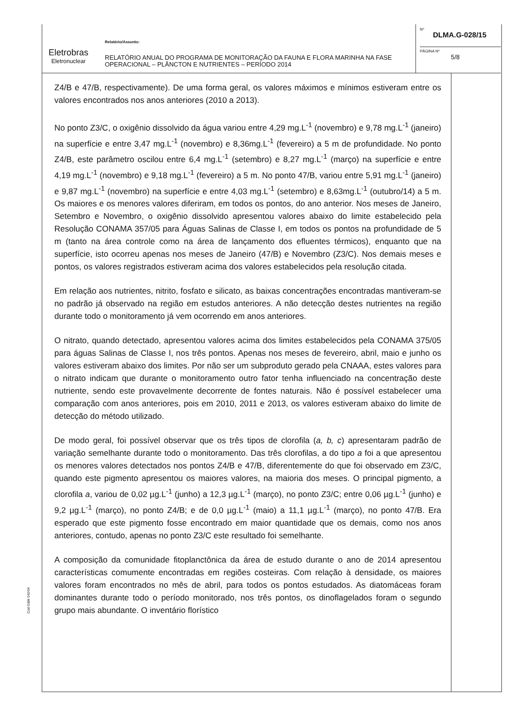Eletrobras
Eletronuclear
Relatório/Assunto:
RELATÓRIO ANUAL DO PROGRAMA DE MONITORAÇÃO DA FAUNA E FLORA MARINHA NA FASE OPERACIONAL – PLÂNCTON E NUTRIENTES – PERÍODO 2014
Nº
DLMA.G-028/15
PÁGINA Nº
5/8
Z4/B e 47/B, respectivamente). De uma forma geral, os valores máximos e mínimos estiveram entre os valores encontrados nos anos anteriores (2010 a 2013).
No ponto Z3/C, o oxigênio dissolvido da água variou entre 4,29 mg.L<sup>-1</sup> (novembro) e 9,78 mg.L<sup>-1</sup> (janeiro) na superfície e entre 3,47 mg.L<sup>-1</sup> (novembro) e 8,36mg.L<sup>-1</sup> (fevereiro) a 5 m de profundidade. No ponto Z4/B, este parâmetro oscilou entre 6,4 mg.L<sup>-1</sup> (setembro) e 8,27 mg.L<sup>-1</sup> (março) na superfície e entre 4,19 mg.L<sup>-1</sup> (novembro) e 9,18 mg.L<sup>-1</sup> (fevereiro) a 5 m. No ponto 47/B, variou entre 5,91 mg.L<sup>-1</sup> (janeiro) e 9,87 mg.L<sup>-1</sup> (novembro) na superfície e entre 4,03 mg.L<sup>-1</sup> (setembro) e 8,63mg.L<sup>-1</sup> (outubro/14) a 5 m. Os maiores e os menores valores diferiram, em todos os pontos, do ano anterior. Nos meses de Janeiro, Setembro e Novembro, o oxigênio dissolvido apresentou valores abaixo do limite estabelecido pela Resolução CONAMA 357/05 para Águas Salinas de Classe I, em todos os pontos na profundidade de 5 m (tanto na área controle como na área de lançamento dos efluentes térmicos), enquanto que na superfície, isto ocorreu apenas nos meses de Janeiro (47/B) e Novembro (Z3/C). Nos demais meses e pontos, os valores registrados estiveram acima dos valores estabelecidos pela resolução citada.
Em relação aos nutrientes, nitrito, fosfato e silicato, as baixas concentrações encontradas mantiveram-se no padrão já observado na região em estudos anteriores. A não detecção destes nutrientes na região durante todo o monitoramento já vem ocorrendo em anos anteriores.
O nitrato, quando detectado, apresentou valores acima dos limites estabelecidos pela CONAMA 375/05 para águas Salinas de Classe I, nos três pontos. Apenas nos meses de fevereiro, abril, maio e junho os valores estiveram abaixo dos limites. Por não ser um subproduto gerado pela CNAAA, estes valores para o nitrato indicam que durante o monitoramento outro fator tenha influenciado na concentração deste nutriente, sendo este provavelmente decorrente de fontes naturais. Não é possível estabelecer uma comparação com anos anteriores, pois em 2010, 2011 e 2013, os valores estiveram abaixo do limite de detecção do método utilizado.
De modo geral, foi possível observar que os três tipos de clorofila (a, b, c) apresentaram padrão de variação semelhante durante todo o monitoramento. Das três clorofilas, a do tipo a foi a que apresentou os menores valores detectados nos pontos Z4/B e 47/B, diferentemente do que foi observado em Z3/C, quando este pigmento apresentou os maiores valores, na maioria dos meses. O principal pigmento, a clorofila a, variou de 0,02 µg.L<sup>-1</sup> (junho) a 12,3 µg.L<sup>-1</sup> (março), no ponto Z3/C; entre 0,06 µg.L<sup>-1</sup> (junho) e 9,2 µg.L<sup>-1</sup> (março), no ponto Z4/B; e de 0,0 µg.L<sup>-1</sup> (maio) a 11,1 µg.L<sup>-1</sup> (março), no ponto 47/B. Era esperado que este pigmento fosse encontrado em maior quantidade que os demais, como nos anos anteriores, contudo, apenas no ponto Z3/C este resultado foi semelhante.
A composição da comunidade fitoplanctônica da área de estudo durante o ano de 2014 apresentou características comumente encontradas em regiões costeiras. Com relação à densidade, os maiores valores foram encontrados no mês de abril, para todos os pontos estudados. As diatomáceas foram dominantes durante todo o período monitorado, nos três pontos, os dinoflagelados foram o segundo grupo mais abundante. O inventário florístico
Cód O&M 042/04